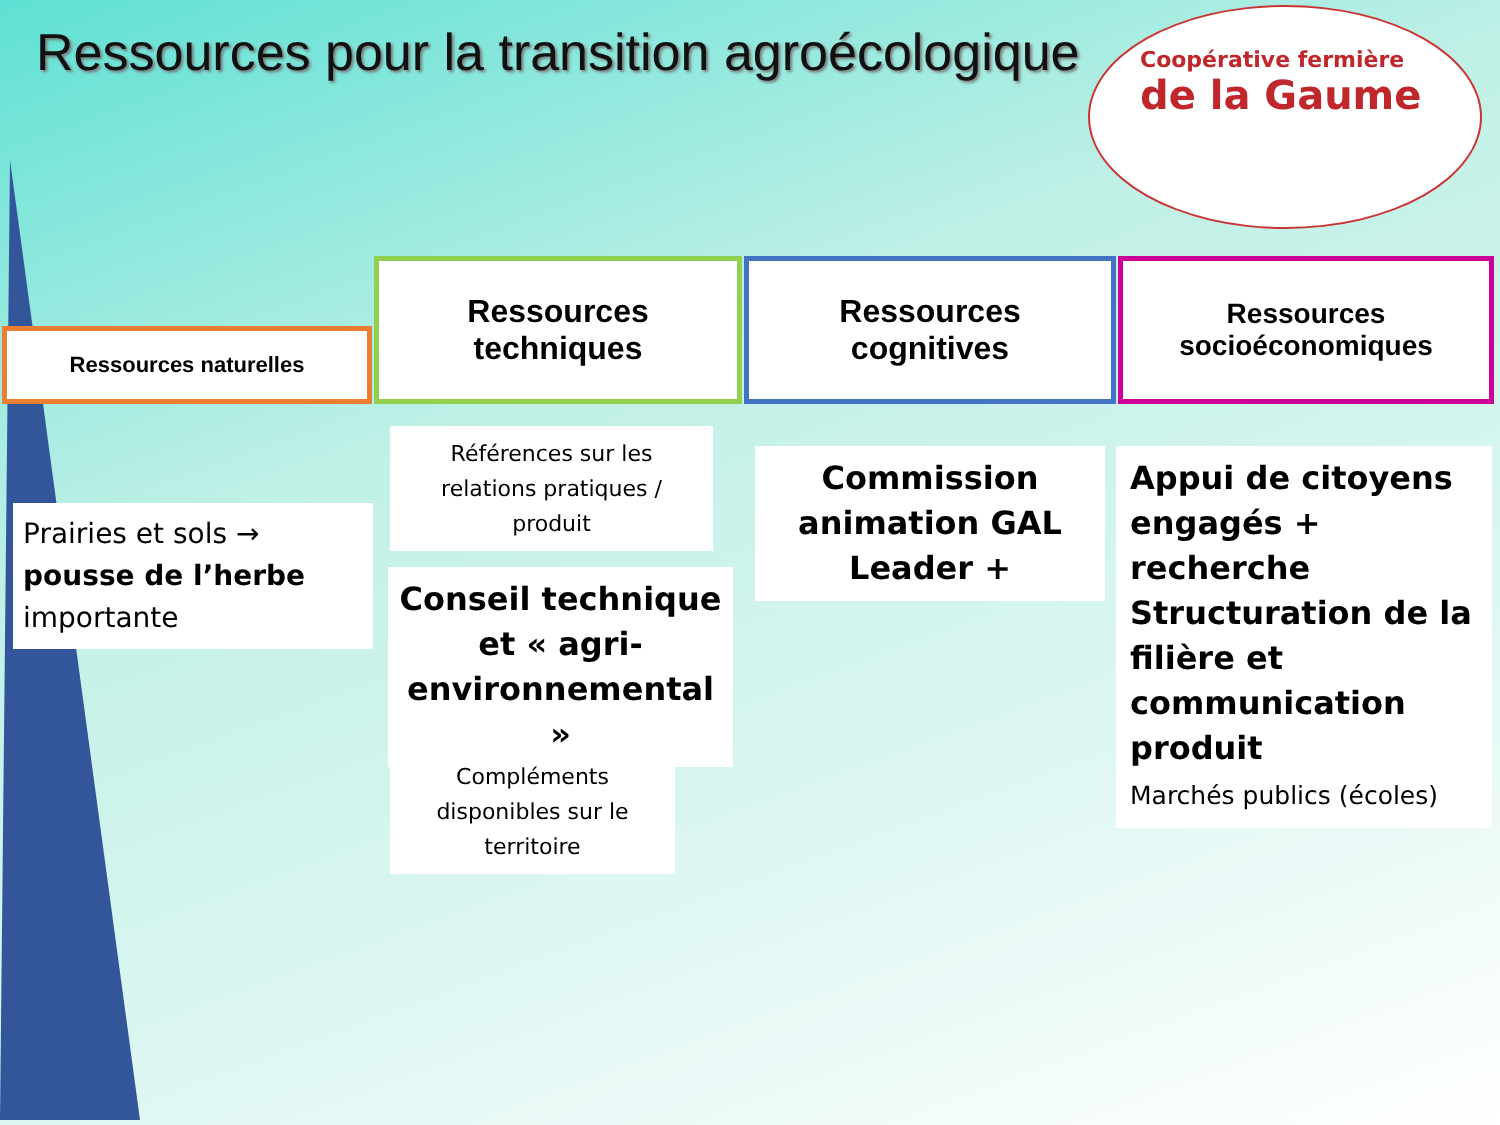Ressources pour la transition agroécologique
Coopérative fermière
de la Gaume
Ressources naturelles
Ressources
techniques
Ressources
cognitives
Ressources
socioéconomiques
Prairies et sols →
pousse de l’herbe
importante
Références sur les relations pratiques / produit
Conseil technique et « agri-environnemental »
Compléments disponibles sur le territoire
Commission animation GAL Leader +
Appui de citoyens engagés + recherche
Structuration de la filière et communication produit
Marchés publics (écoles)